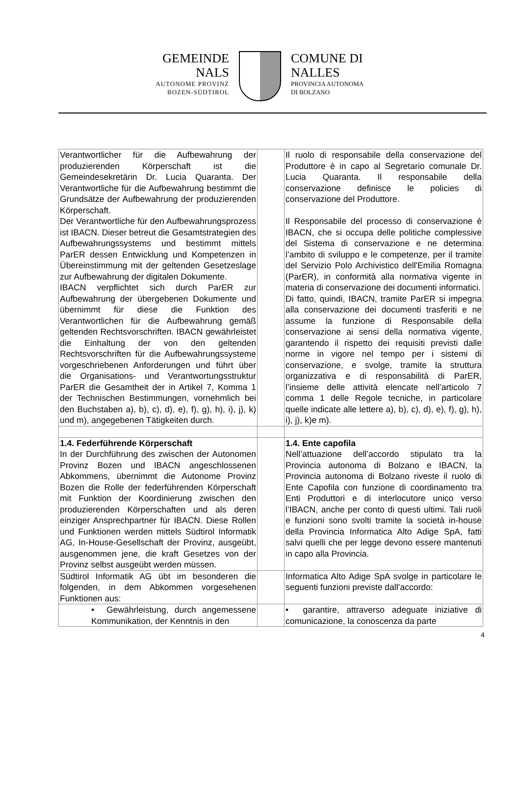GEMEINDE
NALS
AUTONOME PROVINZ
BOZEN-SÜDTIROL
COMUNE DI
NALLES
PROVINCIA AUTONOMA
DI BOLZANO
| Verantwortlicher für die Aufbewahrung der produzierenden Körperschaft ist die Gemeindesekretärin Dr. Lucia Quaranta. Der Verantwortliche für die Aufbewahrung bestimmt die Grundsätze der Aufbewahrung der produzierenden Körperschaft. Der Verantwortliche für den Aufbewahrungsprozess ist IBACN. Dieser betreut die Gesamtstrategien des Aufbewahrungssystems und bestimmt mittels ParER dessen Entwicklung und Kompetenzen in Übereinstimmung mit der geltenden Gesetzeslage zur Aufbewahrung der digitalen Dokumente. IBACN verpflichtet sich durch ParER zur Aufbewahrung der übergebenen Dokumente und übernimmt für diese die Funktion des Verantwortlichen für die Aufbewahrung gemäß geltenden Rechtsvorschriften. IBACN gewährleistet die Einhaltung der von den geltenden Rechtsvorschriften für die Aufbewahrungssysteme vorgeschriebenen Anforderungen und führt über die Organisations- und Verantwortungsstruktur ParER die Gesamtheit der in Artikel 7, Komma 1 der Technischen Bestimmungen, vornehmlich bei den Buchstaben a), b), c), d), e), f), g), h), i), j), k) und m), angegebenen Tätigkeiten durch. | | Il ruolo di responsabile della conservazione del Produttore è in capo al Segretario comunale Dr. Lucia Quaranta. Il responsabile della conservazione definisce le policies di conservazione del Produttore. Il Responsabile del processo di conservazione è IBACN, che si occupa delle politiche complessive del Sistema di conservazione e ne determina l’ambito di sviluppo e le competenze, per il tramite del Servizio Polo Archivistico dell'Emilia Romagna (ParER), in conformità alla normativa vigente in materia di conservazione dei documenti informatici. Di fatto, quindi, IBACN, tramite ParER si impegna alla conservazione dei documenti trasferiti e ne assume la funzione di Responsabile della conservazione ai sensi della normativa vigente, garantendo il rispetto dei requisiti previsti dalle norme in vigore nel tempo per i sistemi di conservazione, e svolge, tramite la struttura organizzativa e di responsabilità di ParER, l’insieme delle attività elencate nell’articolo 7 comma 1 delle Regole tecniche, in particolare quelle indicate alle lettere a), b), c), d), e), f), g), h), i), j), k)e m). |
| 1.4. Federführende Körperschaft In der Durchführung des zwischen der Autonomen Provinz Bozen und IBACN angeschlossenen Abkommens, übernimmt die Autonome Provinz Bozen die Rolle der federführenden Körperschaft mit Funktion der Koordinierung zwischen den produzierenden Körperschaften und als deren einziger Ansprechpartner für IBACN. Diese Rollen und Funktionen werden mittels Südtirol Informatik AG, In-House-Gesellschaft der Provinz, ausgeübt, ausgenommen jene, die kraft Gesetzes von der Provinz selbst ausgeübt werden müssen. | | 1.4. Ente capofila Nell’attuazione dell’accordo stipulato tra la Provincia autonoma di Bolzano e IBACN, la Provincia autonoma di Bolzano riveste il ruolo di Ente Capofila con funzione di coordinamento tra Enti Produttori e di interlocutore unico verso l’IBACN, anche per conto di questi ultimi. Tali ruoli e funzioni sono svolti tramite la società in-house della Provincia Informatica Alto Adige SpA, fatti salvi quelli che per legge devono essere mantenuti in capo alla Provincia. |
| Südtirol Informatik AG übt im besonderen die folgenden, in dem Abkommen vorgesehenen Funktionen aus: | | Informatica Alto Adige SpA svolge in particolare le seguenti funzioni previste dall’accordo: |
| • Gewährleistung, durch angemessene Kommunikation, der Kenntnis in den | | • garantire, attraverso adeguate iniziative di comunicazione, la conoscenza da parte |
4